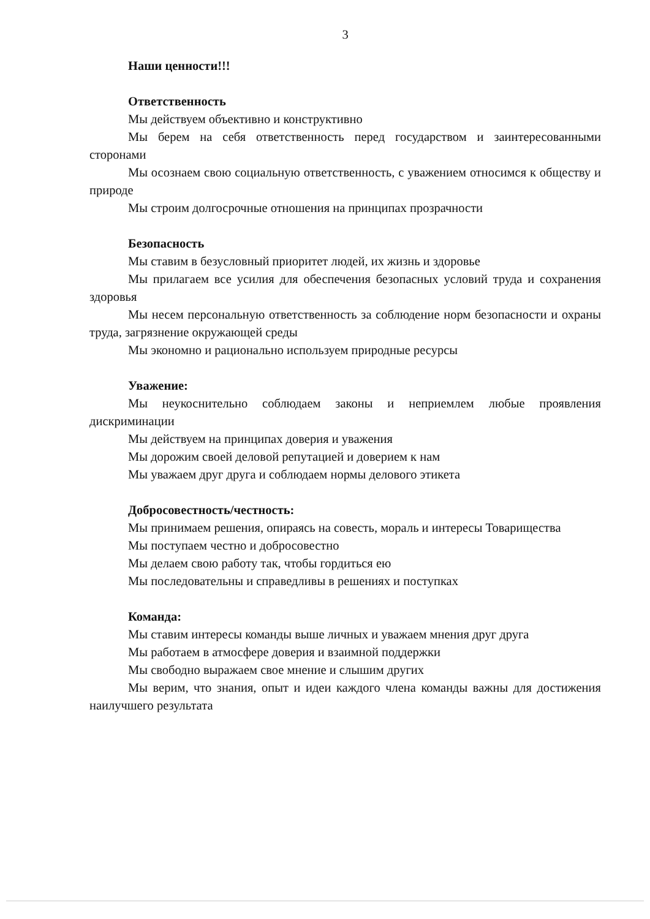3
Наши ценности!!!
Ответственность
Мы действуем объективно и конструктивно
Мы берем на себя ответственность перед государством и заинтересованными сторонами
Мы осознаем свою социальную ответственность, с уважением относимся к обществу и природе
Мы строим долгосрочные отношения на принципах прозрачности
Безопасность
Мы ставим в безусловный приоритет людей, их жизнь и здоровье
Мы прилагаем все усилия для обеспечения безопасных условий труда и сохранения здоровья
Мы несем персональную ответственность за соблюдение норм безопасности и охраны труда, загрязнение окружающей среды
Мы экономно и рационально используем природные ресурсы
Уважение:
Мы неукоснительно соблюдаем законы и неприемлем любые проявления дискриминации
Мы действуем на принципах доверия и уважения
Мы дорожим своей деловой репутацией и доверием к нам
Мы уважаем друг друга и соблюдаем нормы делового этикета
Добросовестность/честность:
Мы принимаем решения, опираясь на совесть, мораль и интересы Товарищества
Мы поступаем честно и добросовестно
Мы делаем свою работу так, чтобы гордиться ею
Мы последовательны и справедливы в решениях и поступках
Команда:
Мы ставим интересы команды выше личных и уважаем мнения друг друга
Мы работаем в атмосфере доверия и взаимной поддержки
Мы свободно выражаем свое мнение и слышим других
Мы верим, что знания, опыт и идеи каждого члена команды важны для достижения наилучшего результата
​